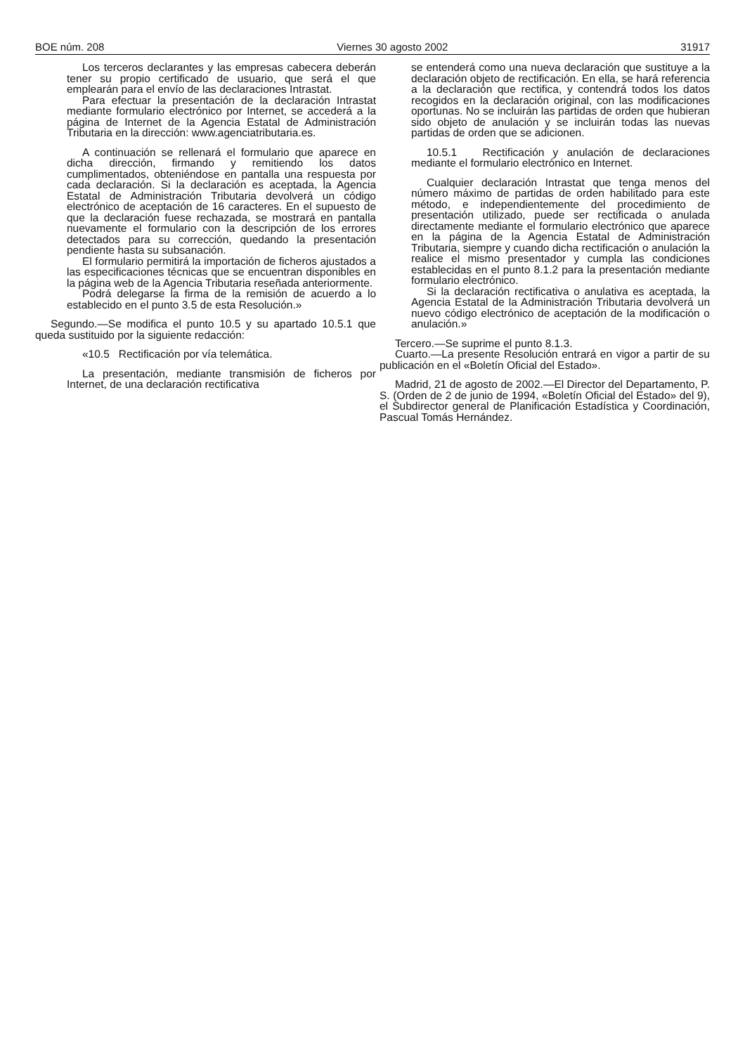BOE núm. 208 Viernes 30 agosto 2002 31917
Los terceros declarantes y las empresas cabecera deberán tener su propio certificado de usuario, que será el que emplearán para el envío de las declaraciones Intrastat.
Para efectuar la presentación de la declaración Intrastat mediante formulario electrónico por Internet, se accederá a la página de Internet de la Agencia Estatal de Administración Tributaria en la dirección: www.agenciatributaria.es.
A continuación se rellenará el formulario que aparece en dicha dirección, firmando y remitiendo los datos cumplimentados, obteniéndose en pantalla una respuesta por cada declaración. Si la declaración es aceptada, la Agencia Estatal de Administración Tributaria devolverá un código electrónico de aceptación de 16 caracteres. En el supuesto de que la declaración fuese rechazada, se mostrará en pantalla nuevamente el formulario con la descripción de los errores detectados para su corrección, quedando la presentación pendiente hasta su subsanación.
El formulario permitirá la importación de ficheros ajustados a las especificaciones técnicas que se encuentran disponibles en la página web de la Agencia Tributaria reseñada anteriormente.
Podrá delegarse la firma de la remisión de acuerdo a lo establecido en el punto 3.5 de esta Resolución.»
Segundo.—Se modifica el punto 10.5 y su apartado 10.5.1 que queda sustituido por la siguiente redacción:
«10.5 Rectificación por vía telemática.
La presentación, mediante transmisión de ficheros por Internet, de una declaración rectificativa
se entenderá como una nueva declaración que sustituye a la declaración objeto de rectificación. En ella, se hará referencia a la declaración que rectifica, y contendrá todos los datos recogidos en la declaración original, con las modificaciones oportunas. No se incluirán las partidas de orden que hubieran sido objeto de anulación y se incluirán todas las nuevas partidas de orden que se adicionen.
10.5.1 Rectificación y anulación de declaraciones mediante el formulario electrónico en Internet.
Cualquier declaración Intrastat que tenga menos del número máximo de partidas de orden habilitado para este método, e independientemente del procedimiento de presentación utilizado, puede ser rectificada o anulada directamente mediante el formulario electrónico que aparece en la página de la Agencia Estatal de Administración Tributaria, siempre y cuando dicha rectificación o anulación la realice el mismo presentador y cumpla las condiciones establecidas en el punto 8.1.2 para la presentación mediante formulario electrónico.
Si la declaración rectificativa o anulativa es aceptada, la Agencia Estatal de la Administración Tributaria devolverá un nuevo código electrónico de aceptación de la modificación o anulación.»
Tercero.—Se suprime el punto 8.1.3.
Cuarto.—La presente Resolución entrará en vigor a partir de su publicación en el «Boletín Oficial del Estado».
Madrid, 21 de agosto de 2002.—El Director del Departamento, P. S. (Orden de 2 de junio de 1994, «Boletín Oficial del Estado» del 9), el Subdirector general de Planificación Estadística y Coordinación, Pascual Tomás Hernández.